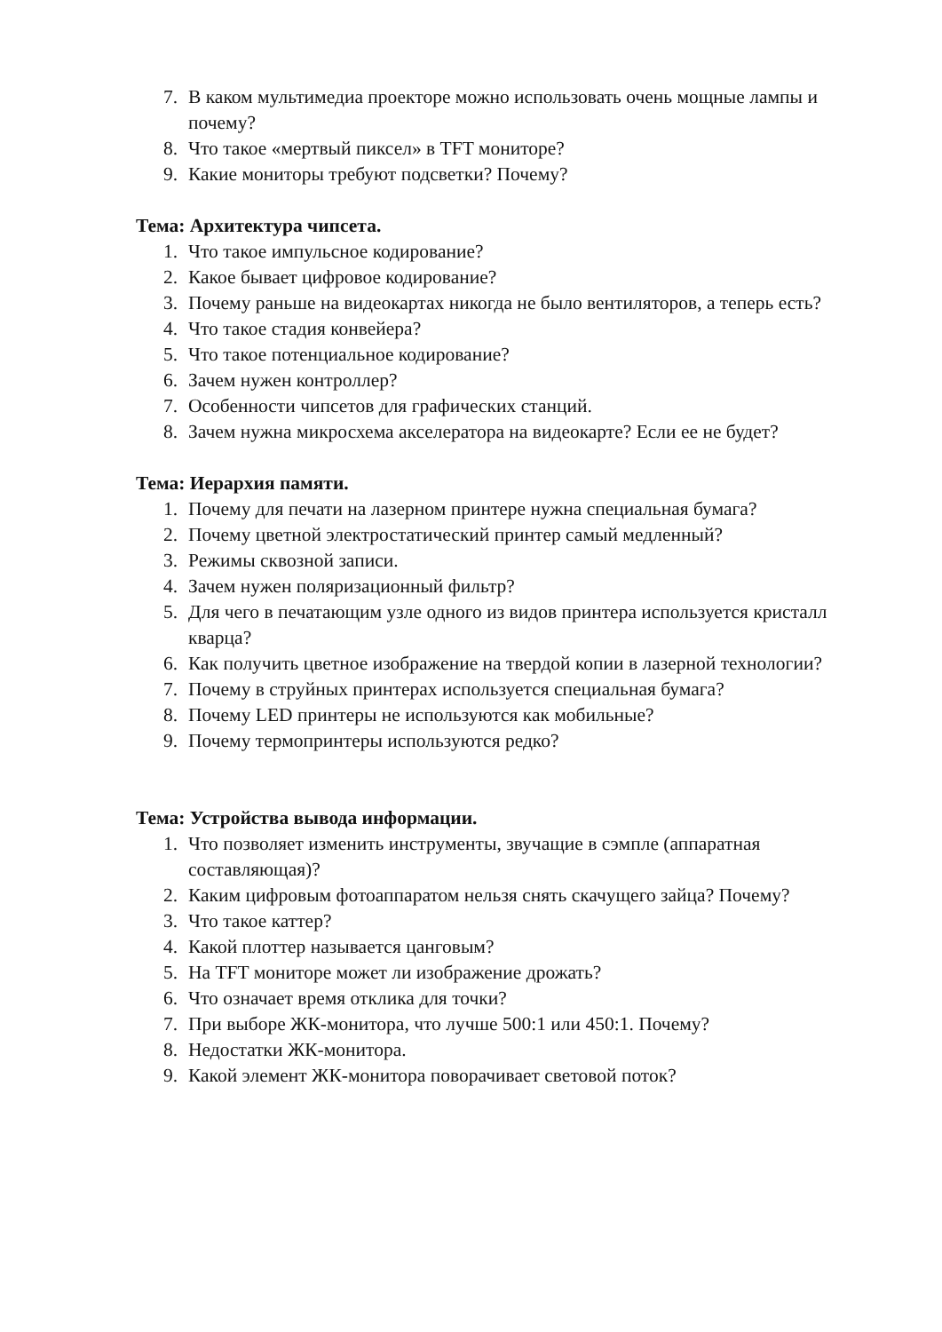7. В каком мультимедиа проекторе можно использовать очень мощные лампы и почему?
8. Что такое «мертвый пиксел» в TFT мониторе?
9. Какие мониторы требуют подсветки? Почему?
Тема: Архитектура чипсета.
1. Что такое импульсное кодирование?
2. Какое бывает цифровое кодирование?
3. Почему раньше на видеокартах никогда не было вентиляторов, а теперь есть?
4. Что такое стадия конвейера?
5. Что такое потенциальное кодирование?
6. Зачем нужен контроллер?
7. Особенности чипсетов для графических станций.
8. Зачем нужна микросхема акселератора на видеокарте? Если ее не будет?
Тема: Иерархия памяти.
1. Почему для печати на лазерном принтере нужна специальная бумага?
2. Почему цветной электростатический принтер самый медленный?
3. Режимы сквозной записи.
4. Зачем нужен поляризационный фильтр?
5. Для чего в печатающим узле одного из видов принтера используется кристалл кварца?
6. Как получить цветное изображение на твердой копии в лазерной технологии?
7. Почему в струйных принтерах используется специальная бумага?
8. Почему LED принтеры не используются как мобильные?
9. Почему термопринтеры используются редко?
Тема: Устройства вывода информации.
1. Что позволяет изменить инструменты, звучащие в сэмпле (аппаратная составляющая)?
2. Каким цифровым фотоаппаратом нельзя снять скачущего зайца? Почему?
3. Что такое каттер?
4. Какой плоттер называется цанговым?
5. На TFT мониторе может ли изображение дрожать?
6. Что означает время отклика для точки?
7. При выборе ЖК-монитора, что лучше 500:1 или 450:1. Почему?
8. Недостатки ЖК-монитора.
9. Какой элемент ЖК-монитора поворачивает световой поток?